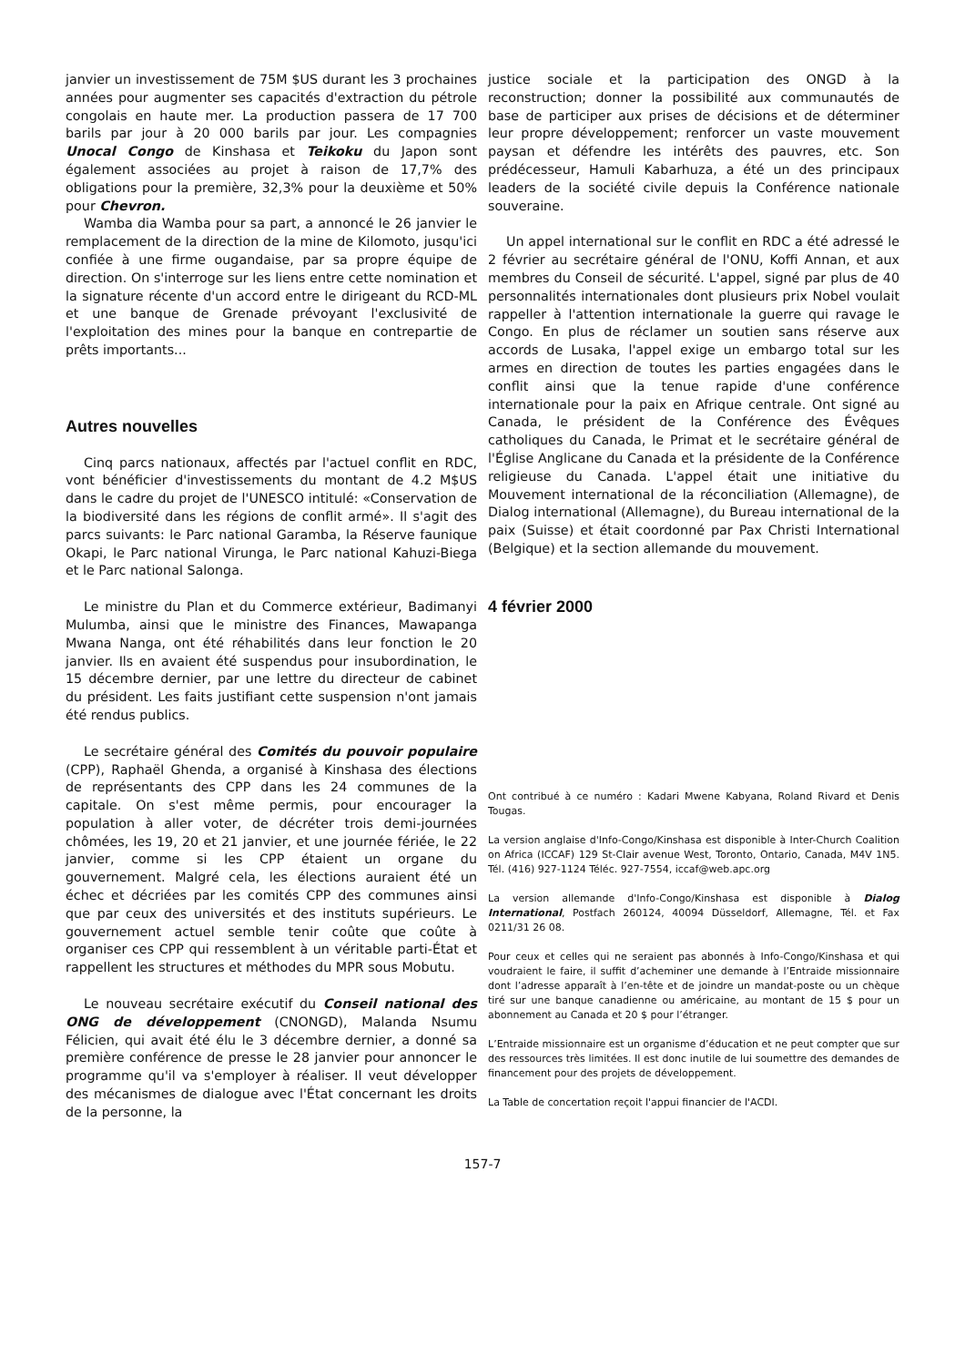janvier un investissement de 75M $US durant les 3 prochaines années pour augmenter ses capacités d'extraction du pétrole congolais en haute mer. La production passera de 17 700 barils par jour à 20 000 barils par jour. Les compagnies Unocal Congo de Kinshasa et Teikoku du Japon sont également associées au projet à raison de 17,7% des obligations pour la première, 32,3% pour la deuxième et 50% pour Chevron.
Wamba dia Wamba pour sa part, a annoncé le 26 janvier le remplacement de la direction de la mine de Kilomoto, jusqu'ici confiée à une firme ougandaise, par sa propre équipe de direction. On s'interroge sur les liens entre cette nomination et la signature récente d'un accord entre le dirigeant du RCD-ML et une banque de Grenade prévoyant l'exclusivité de l'exploitation des mines pour la banque en contrepartie de prêts importants...
Autres nouvelles
Cinq parcs nationaux, affectés par l'actuel conflit en RDC, vont bénéficier d'investissements du montant de 4.2 M$US dans le cadre du projet de l'UNESCO intitulé: «Conservation de la biodiversité dans les régions de conflit armé». Il s'agit des parcs suivants: le Parc national Garamba, la Réserve faunique Okapi, le Parc national Virunga, le Parc national Kahuzi-Biega et le Parc national Salonga.
Le ministre du Plan et du Commerce extérieur, Badimanyi Mulumba, ainsi que le ministre des Finances, Mawapanga Mwana Nanga, ont été réhabilités dans leur fonction le 20 janvier. Ils en avaient été suspendus pour insubordination, le 15 décembre dernier, par une lettre du directeur de cabinet du président. Les faits justifiant cette suspension n'ont jamais été rendus publics.
Le secrétaire général des Comités du pouvoir populaire (CPP), Raphaël Ghenda, a organisé à Kinshasa des élections de représentants des CPP dans les 24 communes de la capitale. On s'est même permis, pour encourager la population à aller voter, de décréter trois demi-journées chômées, les 19, 20 et 21 janvier, et une journée fériée, le 22 janvier, comme si les CPP étaient un organe du gouvernement. Malgré cela, les élections auraient été un échec et décriées par les comités CPP des communes ainsi que par ceux des universités et des instituts supérieurs. Le gouvernement actuel semble tenir coûte que coûte à organiser ces CPP qui ressemblent à un véritable parti-État et rappellent les structures et méthodes du MPR sous Mobutu.
Le nouveau secrétaire exécutif du Conseil national des ONG de développement (CNONGD), Malanda Nsumu Félicien, qui avait été élu le 3 décembre dernier, a donné sa première conférence de presse le 28 janvier pour annoncer le programme qu'il va s'employer à réaliser. Il veut développer des mécanismes de dialogue avec l'État concernant les droits de la personne, la
justice sociale et la participation des ONGD à la reconstruction; donner la possibilité aux communautés de base de participer aux prises de décisions et de déterminer leur propre développement; renforcer un vaste mouvement paysan et défendre les intérêts des pauvres, etc. Son prédécesseur, Hamuli Kabarhuza, a été un des principaux leaders de la société civile depuis la Conférence nationale souveraine.
Un appel international sur le conflit en RDC a été adressé le 2 février au secrétaire général de l'ONU, Koffi Annan, et aux membres du Conseil de sécurité. L'appel, signé par plus de 40 personnalités internationales dont plusieurs prix Nobel voulait rappeller à l'attention internationale la guerre qui ravage le Congo. En plus de réclamer un soutien sans réserve aux accords de Lusaka, l'appel exige un embargo total sur les armes en direction de toutes les parties engagées dans le conflit ainsi que la tenue rapide d'une conférence internationale pour la paix en Afrique centrale. Ont signé au Canada, le président de la Conférence des Évêques catholiques du Canada, le Primat et le secrétaire général de l'Église Anglicane du Canada et la présidente de la Conférence religieuse du Canada. L'appel était une initiative du Mouvement international de la réconciliation (Allemagne), de Dialog international (Allemagne), du Bureau international de la paix (Suisse) et était coordonné par Pax Christi International (Belgique) et la section allemande du mouvement.
4 février 2000
Ont contribué à ce numéro : Kadari Mwene Kabyana, Roland Rivard et Denis Tougas.
La version anglaise d'Info-Congo/Kinshasa est disponible à Inter-Church Coalition on Africa (ICCAF) 129 St-Clair avenue West, Toronto, Ontario, Canada, M4V 1N5. Tél. (416) 927-1124 Téléc. 927-7554, iccaf@web.apc.org
La version allemande d'Info-Congo/Kinshasa est disponible à Dialog International, Postfach 260124, 40094 Düsseldorf, Allemagne, Tél. et Fax 0211/31 26 08.
Pour ceux et celles qui ne seraient pas abonnés à Info-Congo/Kinshasa et qui voudraient le faire, il suffit d’acheminer une demande à l’Entraide missionnaire dont l’adresse apparaît à l’en-tête et de joindre un mandat-poste ou un chèque tiré sur une banque canadienne ou américaine, au montant de 15 $ pour un abonnement au Canada et 20 $ pour l’étranger.
L’Entraide missionnaire est un organisme d’éducation et ne peut compter que sur des ressources très limitées. Il est donc inutile de lui soumettre des demandes de financement pour des projets de développement.
La Table de concertation reçoit l'appui financier de l'ACDI.
157-7